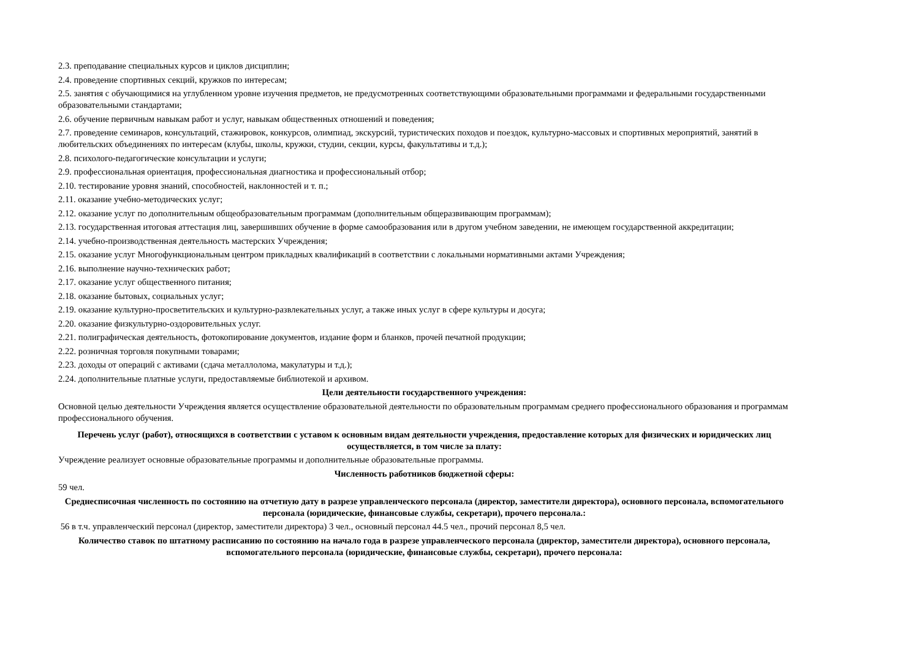2.3. преподавание специальных курсов и циклов дисциплин;
2.4. проведение спортивных секций, кружков по интересам;
2.5. занятия с обучающимися на углубленном уровне изучения предметов, не предусмотренных соответствующими образовательными программами и федеральными государственными образовательными стандартами;
2.6. обучение первичным навыкам работ и услуг, навыкам общественных отношений и поведения;
2.7. проведение семинаров, консультаций, стажировок, конкурсов, олимпиад, экскурсий, туристических походов и поездок, культурно-массовых и спортивных мероприятий, занятий в любительских объединениях по интересам (клубы, школы, кружки, студии, секции, курсы, факультативы и т.д.);
2.8. психолого-педагогические консультации и услуги;
2.9. профессиональная ориентация, профессиональная диагностика и профессиональный отбор;
2.10. тестирование уровня знаний, способностей, наклонностей и т. п.;
2.11. оказание учебно-методических услуг;
2.12. оказание услуг по дополнительным общеобразовательным программам (дополнительным общеразвивающим программам);
2.13. государственная итоговая аттестация лиц, завершивших обучение в форме самообразования или в другом учебном заведении, не имеющем государственной аккредитации;
2.14. учебно-производственная деятельность мастерских Учреждения;
2.15. оказание услуг Многофункциональным центром прикладных квалификаций в соответствии с локальными нормативными актами Учреждения;
2.16. выполнение научно-технических работ;
2.17. оказание услуг общественного питания;
2.18. оказание бытовых, социальных услуг;
2.19. оказание культурно-просветительских и культурно-развлекательных услуг, а также иных услуг в сфере культуры и досуга;
2.20. оказание физкультурно-оздоровительных услуг.
2.21. полиграфическая деятельность, фотокопирование документов, издание форм и бланков, прочей печатной продукции;
2.22. розничная торговля покупными товарами;
2.23. доходы от операций с активами (сдача металлолома, макулатуры и т.д.);
2.24. дополнительные платные услуги, предоставляемые библиотекой и архивом.
Цели деятельности государственного учреждения:
Основной целью деятельности Учреждения является осуществление образовательной деятельности по образовательным программам среднего профессионального образования и программам профессионального обучения.
Перечень услуг (работ), относящихся в соответствии с уставом к основным видам деятельности учреждения, предоставление которых для физических и юридических лиц осуществляется, в том числе за плату:
Учреждение реализует основные образовательные программы и дополнительные образовательные программы.
Численность работников бюджетной сферы:
59 чел.
Среднесписочная численность по состоянию на отчетную дату в разрезе управленческого персонала (директор, заместители директора), основного персонала, вспомогательного персонала (юридические, финансовые службы, секретари), прочего персонала.:
56 в т.ч. управленческий персонал (директор, заместители директора) 3 чел., основный персонал 44.5 чел., прочий персонал 8,5 чел.
Количество ставок по штатному расписанию по состоянию на начало года в разрезе управленческого персонала (директор, заместители директора), основного персонала, вспомогательного персонала (юридические, финансовые службы, секретари), прочего персонала: